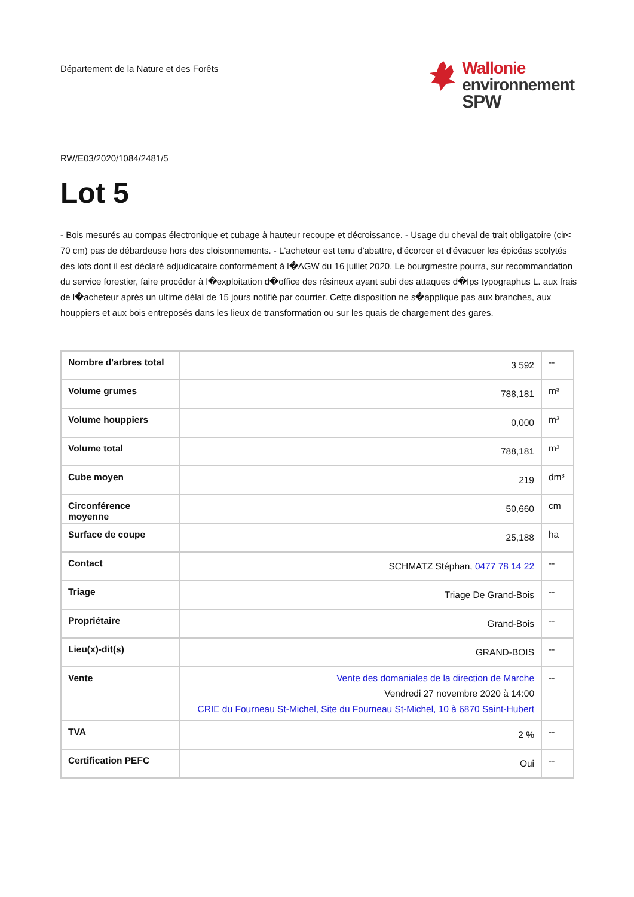Département de la Nature et des Forêts
Wallonie
environnement
SPW
RW/E03/2020/1084/2481/5
Lot 5
- Bois mesurés au compas électronique et cubage à hauteur recoupe et décroissance. - Usage du cheval de trait obligatoire (cir< 70 cm) pas de débardeuse hors des cloisonnements. - L'acheteur est tenu d'abattre, d'écorcer et d'évacuer les épicéas scolytés des lots dont il est déclaré adjudicataire conformément à l�AGW du 16 juillet 2020. Le bourgmestre pourra, sur recommandation du service forestier, faire procéder à l�exploitation d�office des résineux ayant subi des attaques d�Ips typographus L. aux frais de l�acheteur après un ultime délai de 15 jours notifié par courrier. Cette disposition ne s�applique pas aux branches, aux houppiers et aux bois entreposés dans les lieux de transformation ou sur les quais de chargement des gares.
| Nombre d'arbres total | 3 592 | -- |
| Volume grumes | 788,181 | m³ |
| Volume houppiers | 0,000 | m³ |
| Volume total | 788,181 | m³ |
| Cube moyen | 219 | dm³ |
| Circonférence moyenne | 50,660 | cm |
| Surface de coupe | 25,188 | ha |
| Contact | SCHMATZ Stéphan, 0477 78 14 22 | -- |
| Triage | Triage De Grand-Bois | -- |
| Propriétaire | Grand-Bois | -- |
| Lieu(x)-dit(s) | GRAND-BOIS | -- |
| Vente | Vente des domaniales de la direction de Marche Vendredi 27 novembre 2020 à 14:00 CRIE du Fourneau St-Michel, Site du Fourneau St-Michel, 10 à 6870 Saint-Hubert | -- |
| TVA | 2 % | -- |
| Certification PEFC | Oui | -- |